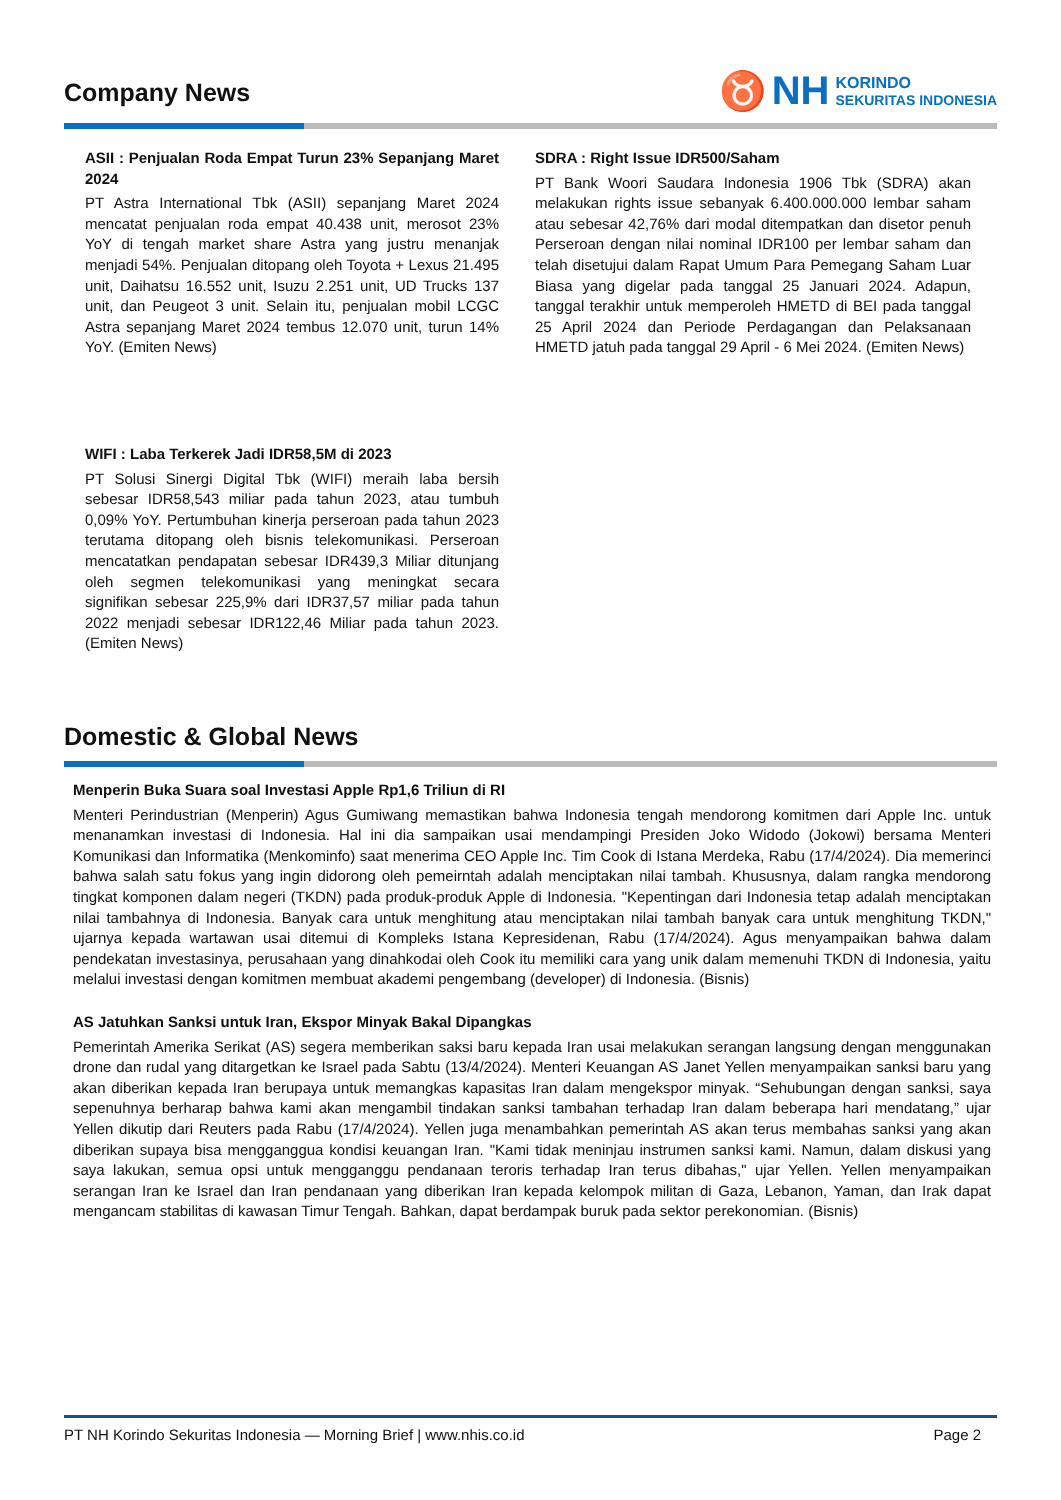♉ NH KORINDO
SEKURITAS INDONESIA
Company News
ASII : Penjualan Roda Empat Turun 23% Sepanjang Maret 2024
PT Astra International Tbk (ASII) sepanjang Maret 2024 mencatat penjualan roda empat 40.438 unit, merosot 23% YoY di tengah market share Astra yang justru menanjak menjadi 54%. Penjualan ditopang oleh Toyota + Lexus 21.495 unit, Daihatsu 16.552 unit, Isuzu 2.251 unit, UD Trucks 137 unit, dan Peugeot 3 unit. Selain itu, penjualan mobil LCGC Astra sepanjang Maret 2024 tembus 12.070 unit, turun 14% YoY. (Emiten News)
WIFI : Laba Terkerek Jadi IDR58,5M di 2023
PT Solusi Sinergi Digital Tbk (WIFI) meraih laba bersih sebesar IDR58,543 miliar pada tahun 2023, atau tumbuh 0,09% YoY. Pertumbuhan kinerja perseroan pada tahun 2023 terutama ditopang oleh bisnis telekomunikasi. Perseroan mencatatkan pendapatan sebesar IDR439,3 Miliar ditunjang oleh segmen telekomunikasi yang meningkat secara signifikan sebesar 225,9% dari IDR37,57 miliar pada tahun 2022 menjadi sebesar IDR122,46 Miliar pada tahun 2023. (Emiten News)
SDRA : Right Issue IDR500/Saham
PT Bank Woori Saudara Indonesia 1906 Tbk (SDRA) akan melakukan rights issue sebanyak 6.400.000.000 lembar saham atau sebesar 42,76% dari modal ditempatkan dan disetor penuh Perseroan dengan nilai nominal IDR100 per lembar saham dan telah disetujui dalam Rapat Umum Para Pemegang Saham Luar Biasa yang digelar pada tanggal 25 Januari 2024. Adapun, tanggal terakhir untuk memperoleh HMETD di BEI pada tanggal 25 April 2024 dan Periode Perdagangan dan Pelaksanaan HMETD jatuh pada tanggal 29 April - 6 Mei 2024. (Emiten News)
Domestic & Global News
Menperin Buka Suara soal Investasi Apple Rp1,6 Triliun di RI
Menteri Perindustrian (Menperin) Agus Gumiwang memastikan bahwa Indonesia tengah mendorong komitmen dari Apple Inc. untuk menanamkan investasi di Indonesia. Hal ini dia sampaikan usai mendampingi Presiden Joko Widodo (Jokowi) bersama Menteri Komunikasi dan Informatika (Menkominfo) saat menerima CEO Apple Inc. Tim Cook di Istana Merdeka, Rabu (17/4/2024). Dia memerinci bahwa salah satu fokus yang ingin didorong oleh pemeirntah adalah menciptakan nilai tambah. Khususnya, dalam rangka mendorong tingkat komponen dalam negeri (TKDN) pada produk-produk Apple di Indonesia. "Kepentingan dari Indonesia tetap adalah menciptakan nilai tambahnya di Indonesia. Banyak cara untuk menghitung atau menciptakan nilai tambah banyak cara untuk menghitung TKDN," ujarnya kepada wartawan usai ditemui di Kompleks Istana Kepresidenan, Rabu (17/4/2024). Agus menyampaikan bahwa dalam pendekatan investasinya, perusahaan yang dinahkodai oleh Cook itu memiliki cara yang unik dalam memenuhi TKDN di Indonesia, yaitu melalui investasi dengan komitmen membuat akademi pengembang (developer) di Indonesia. (Bisnis)
AS Jatuhkan Sanksi untuk Iran, Ekspor Minyak Bakal Dipangkas
Pemerintah Amerika Serikat (AS) segera memberikan saksi baru kepada Iran usai melakukan serangan langsung dengan menggunakan drone dan rudal yang ditargetkan ke Israel pada Sabtu (13/4/2024). Menteri Keuangan AS Janet Yellen menyampaikan sanksi baru yang akan diberikan kepada Iran berupaya untuk memangkas kapasitas Iran dalam mengekspor minyak. “Sehubungan dengan sanksi, saya sepenuhnya berharap bahwa kami akan mengambil tindakan sanksi tambahan terhadap Iran dalam beberapa hari mendatang,” ujar Yellen dikutip dari Reuters pada Rabu (17/4/2024). Yellen juga menambahkan pemerintah AS akan terus membahas sanksi yang akan diberikan supaya bisa mengganggua kondisi keuangan Iran. "Kami tidak meninjau instrumen sanksi kami. Namun, dalam diskusi yang saya lakukan, semua opsi untuk mengganggu pendanaan teroris terhadap Iran terus dibahas," ujar Yellen. Yellen menyampaikan serangan Iran ke Israel dan Iran pendanaan yang diberikan Iran kepada kelompok militan di Gaza, Lebanon, Yaman, dan Irak dapat mengancam stabilitas di kawasan Timur Tengah. Bahkan, dapat berdampak buruk pada sektor perekonomian. (Bisnis)
PT NH Korindo Sekuritas Indonesia — Morning Brief | www.nhis.co.id Page 2